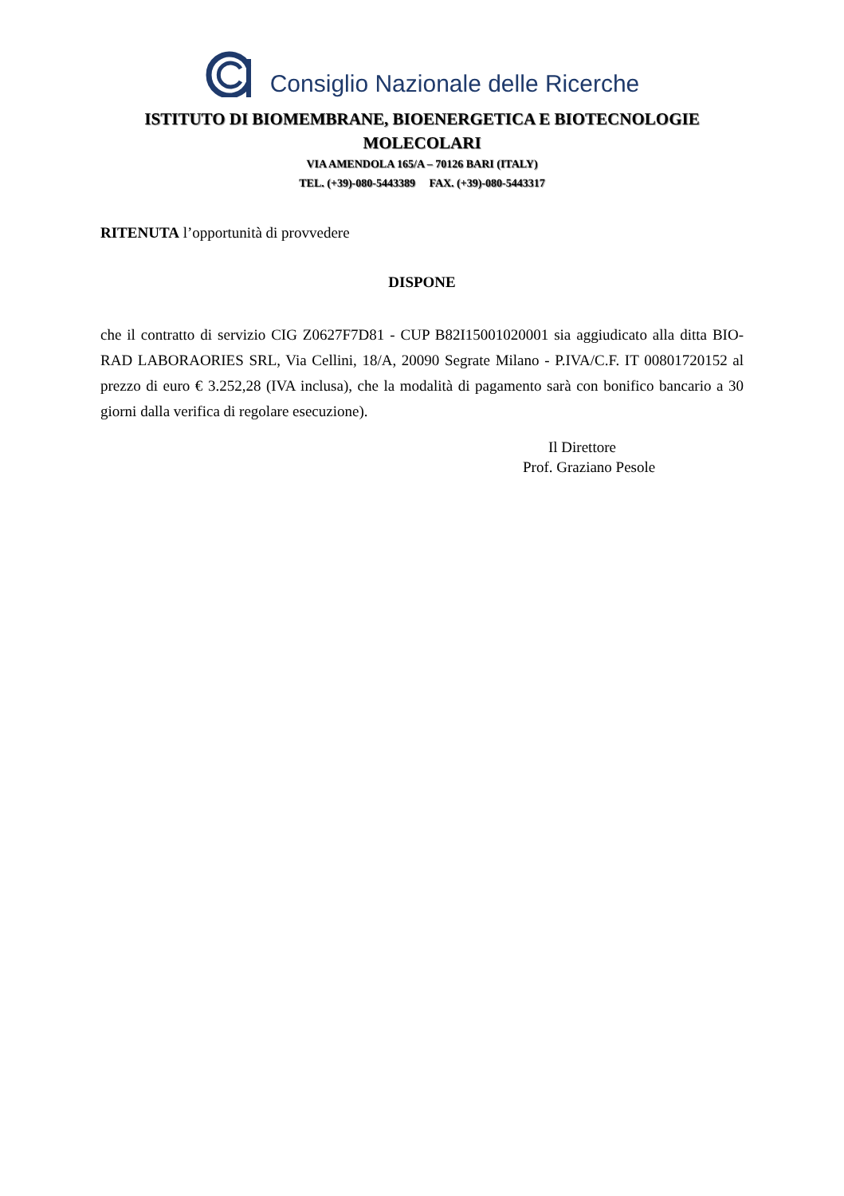Consiglio Nazionale delle Ricerche
ISTITUTO DI BIOMEMBRANE, BIOENERGETICA E BIOTECNOLOGIE
MOLECOLARI
VIA AMENDOLA 165/A – 70126 BARI (ITALY)
TEL. (+39)-080-5443389 FAX. (+39)-080-5443317
RITENUTA l’opportunità di provvedere
DISPONE
che il contratto di servizio CIG Z0627F7D81 - CUP B82I15001020001 sia aggiudicato alla ditta BIO-RAD LABORAORIES SRL, Via Cellini, 18/A, 20090 Segrate Milano - P.IVA/C.F. IT 00801720152 al prezzo di euro € 3.252,28 (IVA inclusa), che la modalità di pagamento sarà con bonifico bancario a 30 giorni dalla verifica di regolare esecuzione).
Il Direttore
Prof. Graziano Pesole